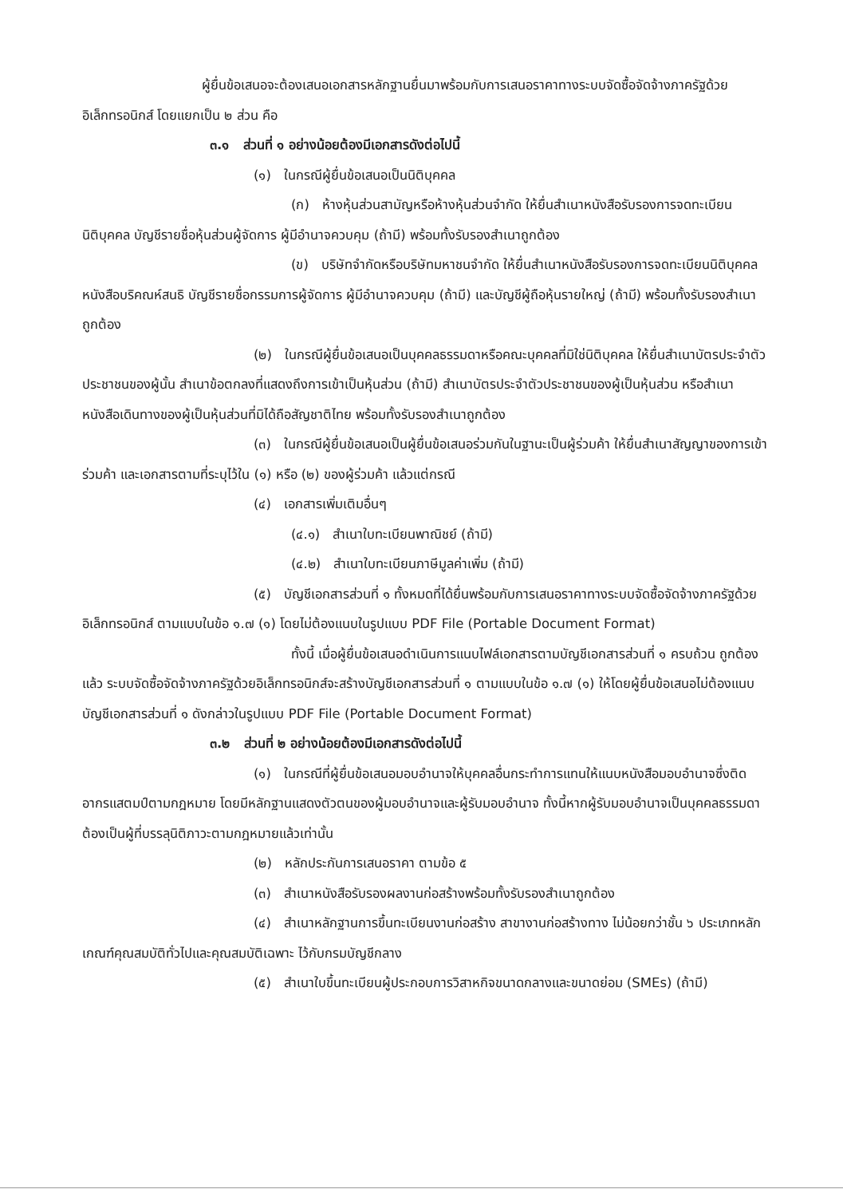ผู้ยื่นข้อเสนอจะต้องเสนอเอกสารหลักฐานยื่นมาพร้อมกับการเสนอราคาทางระบบจัดซื้อจัดจ้างภาครัฐด้วยอิเล็กทรอนิกส์ โดยแยกเป็น ๒ ส่วน คือ
๓.๑ ส่วนที่ ๑ อย่างน้อยต้องมีเอกสารดังต่อไปนี้
(๑) ในกรณีผู้ยื่นข้อเสนอเป็นนิติบุคคล
(ก) ห้างหุ้นส่วนสามัญหรือห้างหุ้นส่วนจำกัด ให้ยื่นสำเนาหนังสือรับรองการจดทะเบียนนิติบุคคล บัญชีรายชื่อหุ้นส่วนผู้จัดการ ผู้มีอำนาจควบคุม (ถ้ามี) พร้อมทั้งรับรองสำเนาถูกต้อง
(ข) บริษัทจำกัดหรือบริษัทมหาชนจำกัด ให้ยื่นสำเนาหนังสือรับรองการจดทะเบียนนิติบุคคล หนังสือบริคณห์สนธิ บัญชีรายชื่อกรรมการผู้จัดการ ผู้มีอำนาจควบคุม (ถ้ามี) และบัญชีผู้ถือหุ้นรายใหญ่ (ถ้ามี) พร้อมทั้งรับรองสำเนาถูกต้อง
(๒) ในกรณีผู้ยื่นข้อเสนอเป็นบุคคลธรรมดาหรือคณะบุคคลที่มิใช่นิติบุคคล ให้ยื่นสำเนาบัตรประจำตัวประชาชนของผู้นั้น สำเนาข้อตกลงที่แสดงถึงการเข้าเป็นหุ้นส่วน (ถ้ามี) สำเนาบัตรประจำตัวประชาชนของผู้เป็นหุ้นส่วน หรือสำเนาหนังสือเดินทางของผู้เป็นหุ้นส่วนที่มิได้ถือสัญชาติไทย พร้อมทั้งรับรองสำเนาถูกต้อง
(๓) ในกรณีผู้ยื่นข้อเสนอเป็นผู้ยื่นข้อเสนอร่วมกันในฐานะเป็นผู้ร่วมค้า ให้ยื่นสำเนาสัญญาของการเข้าร่วมค้า และเอกสารตามที่ระบุไว้ใน (๑) หรือ (๒) ของผู้ร่วมค้า แล้วแต่กรณี
(๔) เอกสารเพิ่มเติมอื่นๆ
(๔.๑) สำเนาใบทะเบียนพาณิชย์ (ถ้ามี)
(๔.๒) สำเนาใบทะเบียนภาษีมูลค่าเพิ่ม (ถ้ามี)
(๕) บัญชีเอกสารส่วนที่ ๑ ทั้งหมดที่ได้ยื่นพร้อมกับการเสนอราคาทางระบบจัดซื้อจัดจ้างภาครัฐด้วยอิเล็กทรอนิกส์ ตามแบบในข้อ ๑.๗ (๑) โดยไม่ต้องแนบในรูปแบบ PDF File (Portable Document Format)
ทั้งนี้ เมื่อผู้ยื่นข้อเสนอดำเนินการแนบไฟล์เอกสารตามบัญชีเอกสารส่วนที่ ๑ ครบถ้วน ถูกต้องแล้ว ระบบจัดซื้อจัดจ้างภาครัฐด้วยอิเล็กทรอนิกส์จะสร้างบัญชีเอกสารส่วนที่ ๑ ตามแบบในข้อ ๑.๗ (๑) ให้โดยผู้ยื่นข้อเสนอไม่ต้องแนบบัญชีเอกสารส่วนที่ ๑ ดังกล่าวในรูปแบบ PDF File (Portable Document Format)
๓.๒ ส่วนที่ ๒ อย่างน้อยต้องมีเอกสารดังต่อไปนี้
(๑) ในกรณีที่ผู้ยื่นข้อเสนอมอบอำนาจให้บุคคลอื่นกระทำการแทนให้แนบหนังสือมอบอำนาจซึ่งติดอากรแสตมป์ตามกฎหมาย โดยมีหลักฐานแสดงตัวตนของผู้มอบอำนาจและผู้รับมอบอำนาจ ทั้งนี้หากผู้รับมอบอำนาจเป็นบุคคลธรรมดาต้องเป็นผู้ที่บรรลุนิติภาวะตามกฎหมายแล้วเท่านั้น
(๒) หลักประกันการเสนอราคา ตามข้อ ๕
(๓) สำเนาหนังสือรับรองผลงานก่อสร้างพร้อมทั้งรับรองสำเนาถูกต้อง
(๔) สำเนาหลักฐานการขึ้นทะเบียนงานก่อสร้าง สาขางานก่อสร้างทาง ไม่น้อยกว่าชั้น ๖ ประเภทหลักเกณฑ์คุณสมบัติทั่วไปและคุณสมบัติเฉพาะ ไว้กับกรมบัญชีกลาง
(๕) สำเนาใบขึ้นทะเบียนผู้ประกอบการวิสาหกิจขนาดกลางและขนาดย่อม (SMEs) (ถ้ามี)